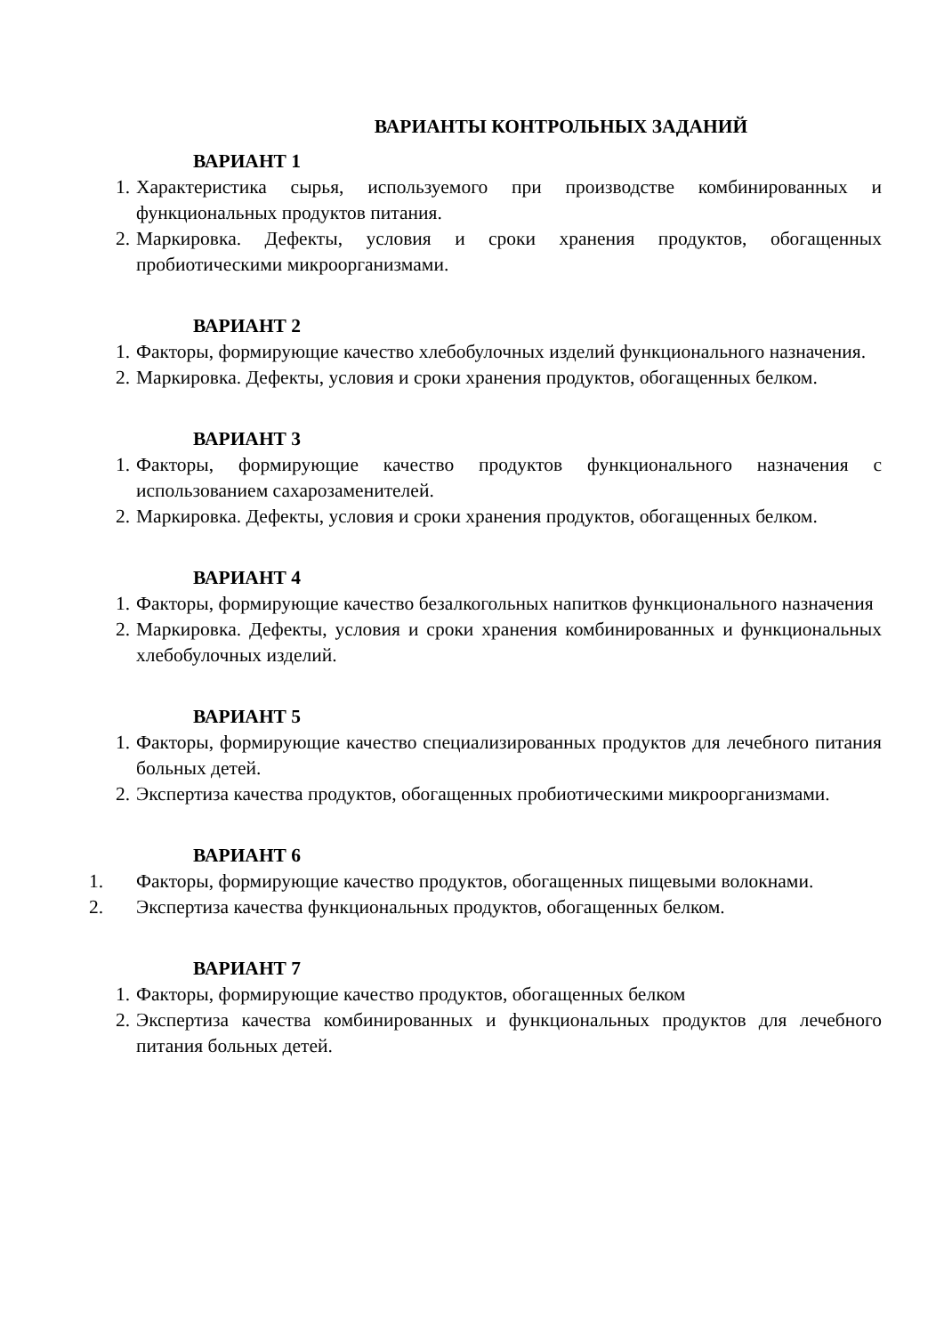ВАРИАНТЫ КОНТРОЛЬНЫХ ЗАДАНИЙ
ВАРИАНТ 1
1. Характеристика сырья, используемого при производстве комбинированных и функциональных продуктов питания.
2. Маркировка. Дефекты, условия и сроки хранения продуктов, обогащенных пробиотическими микроорганизмами.
ВАРИАНТ 2
1. Факторы, формирующие качество хлебобулочных изделий функционального назначения.
2. Маркировка. Дефекты, условия и сроки хранения продуктов, обогащенных белком.
ВАРИАНТ 3
1. Факторы, формирующие качество продуктов функционального назначения с использованием сахарозаменителей.
2. Маркировка. Дефекты, условия и сроки хранения продуктов, обогащенных белком.
ВАРИАНТ 4
1. Факторы, формирующие качество безалкогольных напитков функционального назначения
2. Маркировка. Дефекты, условия и сроки хранения комбинированных и функциональных хлебобулочных изделий.
ВАРИАНТ 5
1. Факторы, формирующие качество специализированных продуктов для лечебного питания больных детей.
2. Экспертиза качества продуктов, обогащенных пробиотическими микроорганизмами.
ВАРИАНТ 6
1. Факторы, формирующие качество продуктов, обогащенных пищевыми волокнами.
2. Экспертиза качества функциональных продуктов, обогащенных белком.
ВАРИАНТ 7
1. Факторы, формирующие качество продуктов, обогащенных белком
2. Экспертиза качества комбинированных и функциональных продуктов для лечебного питания больных детей.